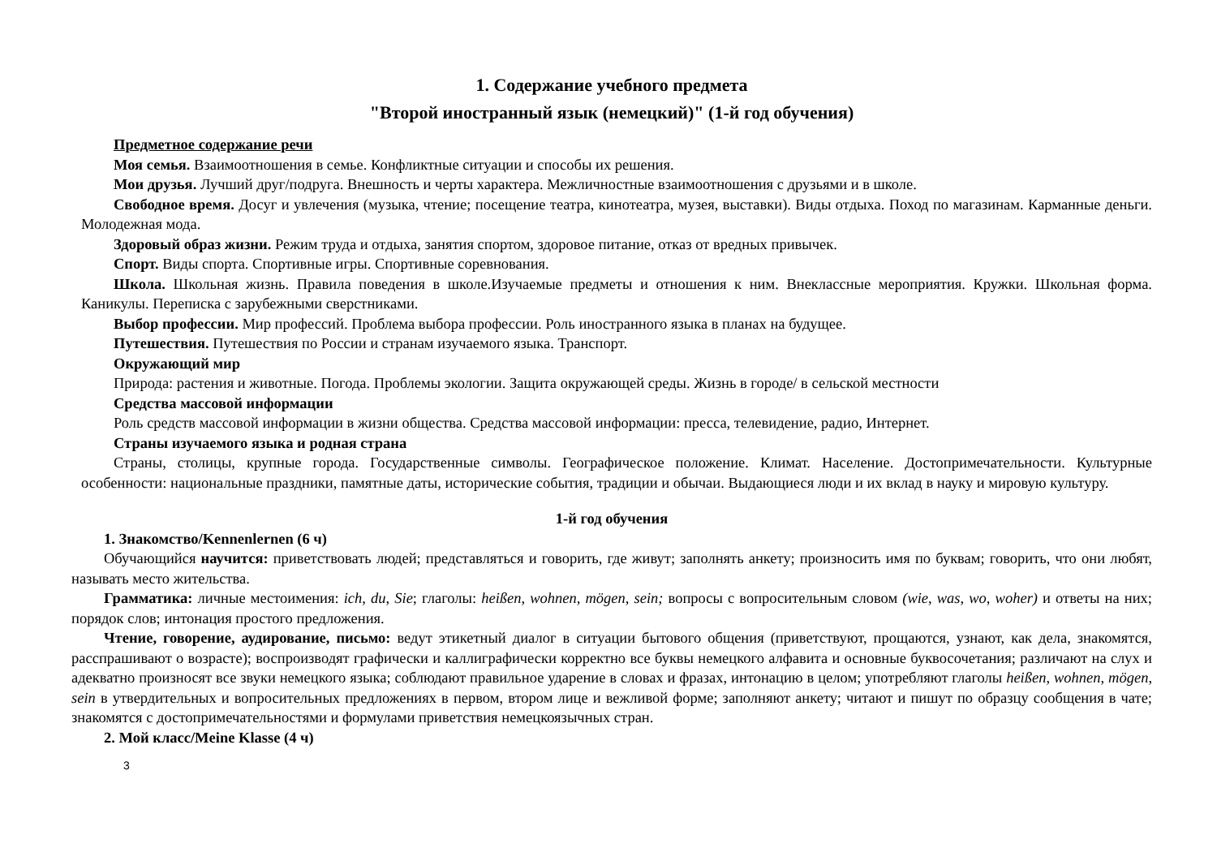1. Содержание учебного предмета
"Второй иностранный язык (немецкий)" (1-й год обучения)
Предметное содержание речи
Моя семья. Взаимоотношения в семье. Конфликтные ситуации и способы их решения.
Мои друзья. Лучший друг/подруга. Внешность и черты характера. Межличностные взаимоотношения с друзьями и в школе.
Свободное время. Досуг и увлечения (музыка, чтение; посещение театра, кинотеатра, музея, выставки). Виды отдыха. Поход по магазинам. Карманные деньги. Молодежная мода.
Здоровый образ жизни. Режим труда и отдыха, занятия спортом, здоровое питание, отказ от вредных привычек.
Спорт. Виды спорта. Спортивные игры. Спортивные соревнования.
Школа. Школьная жизнь. Правила поведения в школе.Изучаемые предметы и отношения к ним. Внеклассные мероприятия. Кружки. Школьная форма. Каникулы. Переписка с зарубежными сверстниками.
Выбор профессии. Мир профессий. Проблема выбора профессии. Роль иностранного языка в планах на будущее.
Путешествия. Путешествия по России и странам изучаемого языка. Транспорт.
Окружающий мир
Природа: растения и животные. Погода. Проблемы экологии. Защита окружающей среды. Жизнь в городе/ в сельской местности
Средства массовой информации
Роль средств массовой информации в жизни общества. Средства массовой информации: пресса, телевидение, радио, Интернет.
Страны изучаемого языка и родная страна
Страны, столицы, крупные города. Государственные символы. Географическое положение. Климат. Население. Достопримечательности. Культурные особенности: национальные праздники, памятные даты, исторические события, традиции и обычаи. Выдающиеся люди и их вклад в науку и мировую культуру.
1-й год обучения
1. Знакомство/Kennenlernen (6 ч)
Обучающийся научится: приветствовать людей; представляться и говорить, где живут; заполнять анкету; произносить имя по буквам; говорить, что они любят, называть место жительства.
Грамматика: личные местоимения: ich, du, Sie; глаголы: heißen, wohnen, mögen, sein; вопросы с вопросительным словом (wie, was, wo, woher) и ответы на них; порядок слов; интонация простого предложения.
Чтение, говорение, аудирование, письмо: ведут этикетный диалог в ситуации бытового общения (приветствуют, прощаются, узнают, как дела, знакомятся, расспрашивают о возрасте); воспроизводят графически и каллиграфически корректно все буквы немецкого алфавита и основные буквосочетания; различают на слух и адекватно произносят все звуки немецкого языка; соблюдают правильное ударение в словах и фразах, интонацию в целом; употребляют глаголы heißen, wohnen, mögen, sein в утвердительных и вопросительных предложениях в первом, втором лице и вежливой форме; заполняют анкету; читают и пишут по образцу сообщения в чате; знакомятся с достопримечательностями и формулами приветствия немецкоязычных стран.
2. Мой класс/Meine Klasse (4 ч)
3